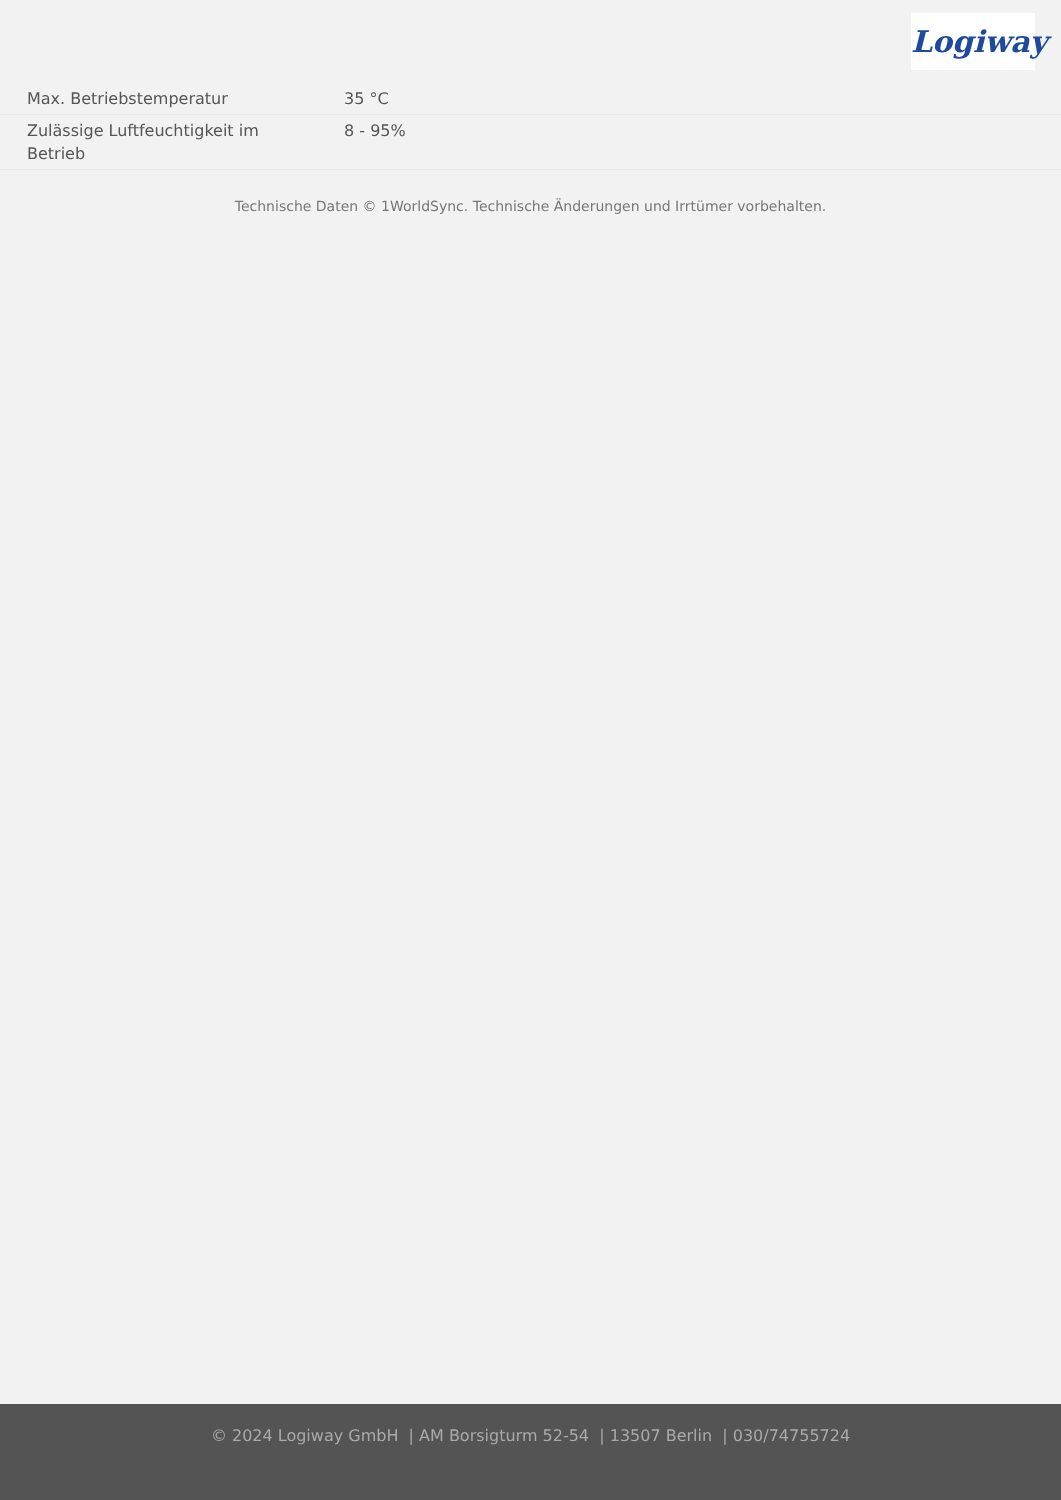Logiway
| Max. Betriebstemperatur | 35 °C |
| Zulässige Luftfeuchtigkeit im Betrieb | 8 - 95% |
Technische Daten © 1WorldSync. Technische Änderungen und Irrtümer vorbehalten.
© 2024 Logiway GmbH | AM Borsigturm 52-54 | 13507 Berlin | 030/74755724